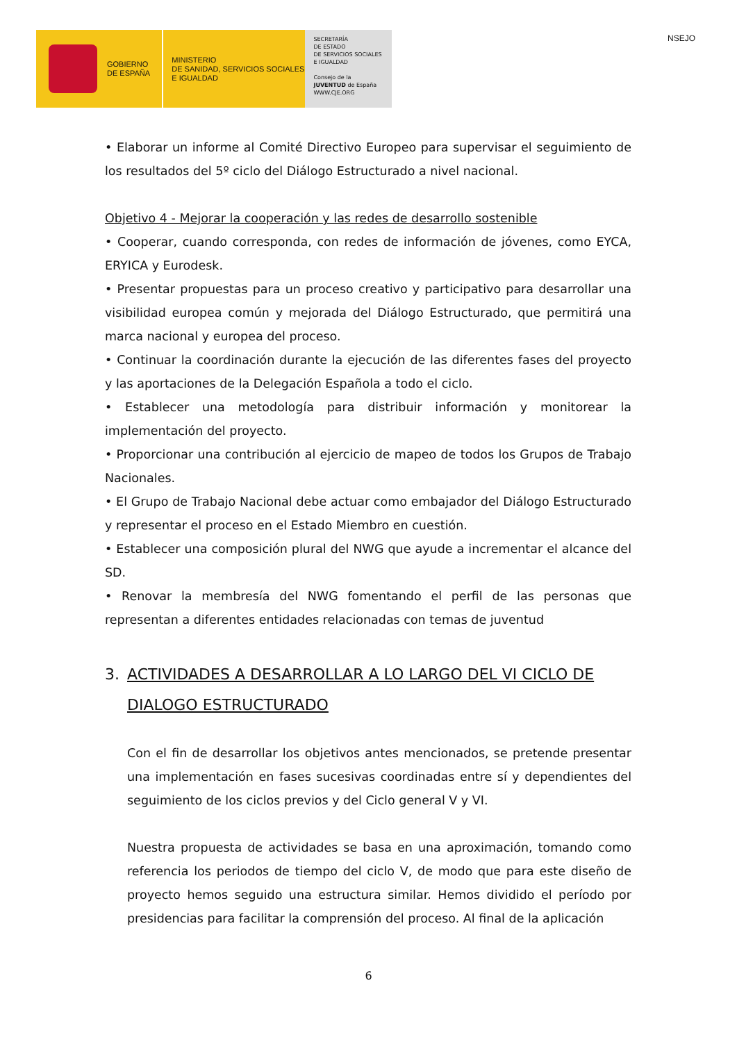GOBIERNO
DE ESPAÑA
MINISTERIO
DE SANIDAD, SERVICIOS SOCIALES
E IGUALDAD
SECRETARÍA
DE ESTADO
DE SERVICIOS SOCIALES
E IGUALDAD
Consejo de la JUVENTUD de España
WWW.CJE.ORG
NSEJO
• Elaborar un informe al Comité Directivo Europeo para supervisar el seguimiento de los resultados del 5º ciclo del Diálogo Estructurado a nivel nacional.
Objetivo 4 - Mejorar la cooperación y las redes de desarrollo sostenible
• Cooperar, cuando corresponda, con redes de información de jóvenes, como EYCA, ERYICA y Eurodesk.
• Presentar propuestas para un proceso creativo y participativo para desarrollar una visibilidad europea común y mejorada del Diálogo Estructurado, que permitirá una marca nacional y europea del proceso.
• Continuar la coordinación durante la ejecución de las diferentes fases del proyecto y las aportaciones de la Delegación Española a todo el ciclo.
• Establecer una metodología para distribuir información y monitorear la implementación del proyecto.
• Proporcionar una contribución al ejercicio de mapeo de todos los Grupos de Trabajo Nacionales.
• El Grupo de Trabajo Nacional debe actuar como embajador del Diálogo Estructurado y representar el proceso en el Estado Miembro en cuestión.
• Establecer una composición plural del NWG que ayude a incrementar el alcance del SD.
• Renovar la membresía del NWG fomentando el perfil de las personas que representan a diferentes entidades relacionadas con temas de juventud
3. ACTIVIDADES A DESARROLLAR A LO LARGO DEL VI CICLO DE DIALOGO ESTRUCTURADO
Con el fin de desarrollar los objetivos antes mencionados, se pretende presentar una implementación en fases sucesivas coordinadas entre sí y dependientes del seguimiento de los ciclos previos y del Ciclo general V y VI.
Nuestra propuesta de actividades se basa en una aproximación, tomando como referencia los periodos de tiempo del ciclo V, de modo que para este diseño de proyecto hemos seguido una estructura similar. Hemos dividido el período por presidencias para facilitar la comprensión del proceso. Al final de la aplicación
6